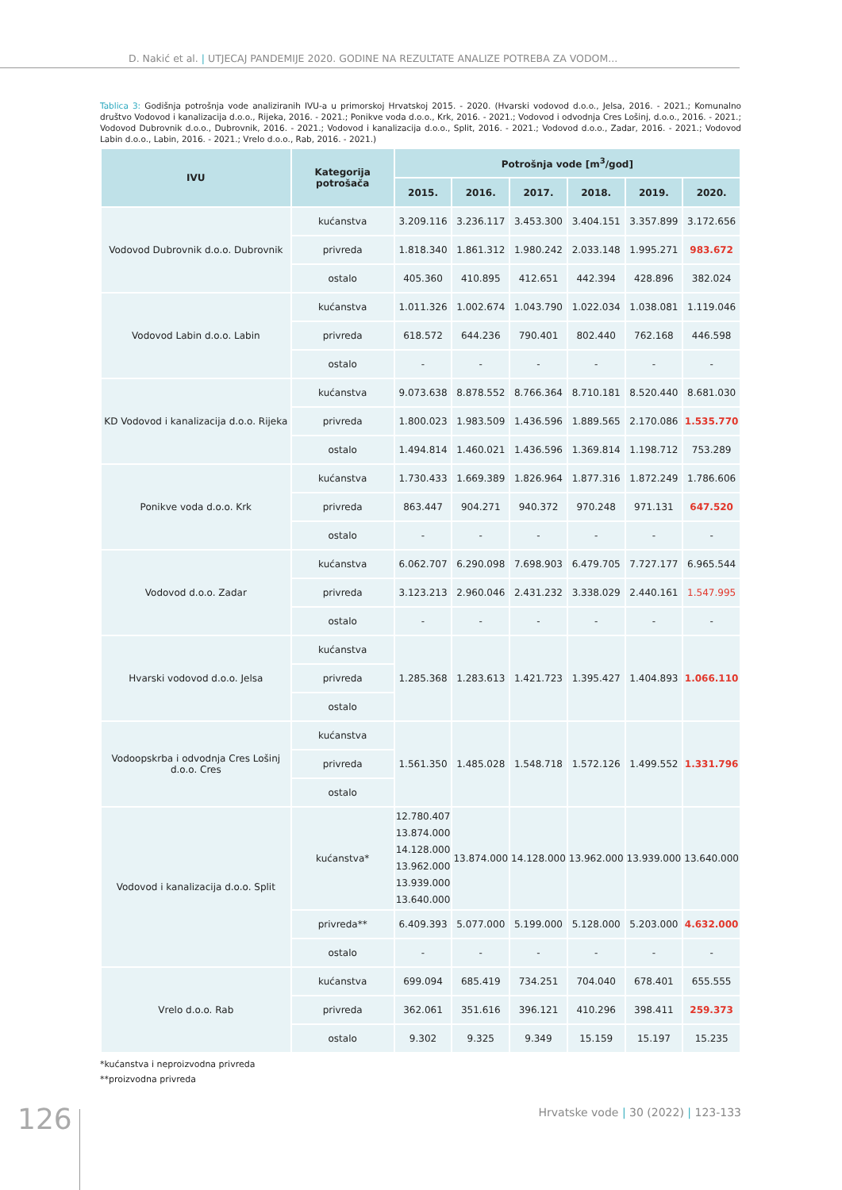D. Nakić et al. | UTJECAJ PANDEMIJE 2020. GODINE NA REZULTATE ANALIZE POTREBA ZA VODOM...
Tablica 3: Godišnja potrošnja vode analiziranih IVU-a u primorskoj Hrvatskoj 2015. - 2020. (Hvarski vodovod d.o.o., Jelsa, 2016. - 2021.; Komunalno društvo Vodovod i kanalizacija d.o.o., Rijeka, 2016. - 2021.; Ponikve voda d.o.o., Krk, 2016. - 2021.; Vodovod i odvodnja Cres Lošinj, d.o.o., 2016. - 2021.; Vodovod Dubrovnik d.o.o., Dubrovnik, 2016. - 2021.; Vodovod i kanalizacija d.o.o., Split, 2016. - 2021.; Vodovod d.o.o., Zadar, 2016. - 2021.; Vodovod Labin d.o.o., Labin, 2016. - 2021.; Vrelo d.o.o., Rab, 2016. - 2021.)
| IVU | Kategorija potrošača | Potrošnja vode [m<sup>3</sup>/god] | | | | | |
| --- | --- | --- | --- | --- | --- | --- | --- |
| | | 2015. | 2016. | 2017. | 2018. | 2019. | 2020. |
| Vodovod Dubrovnik d.o.o. Dubrovnik | kućanstva | 3.209.116 | 3.236.117 | 3.453.300 | 3.404.151 | 3.357.899 | 3.172.656 |
| | privreda | 1.818.340 | 1.861.312 | 1.980.242 | 2.033.148 | 1.995.271 | 983.672 |
| | ostalo | 405.360 | 410.895 | 412.651 | 442.394 | 428.896 | 382.024 |
| Vodovod Labin d.o.o. Labin | kućanstva | 1.011.326 | 1.002.674 | 1.043.790 | 1.022.034 | 1.038.081 | 1.119.046 |
| | privreda | 618.572 | 644.236 | 790.401 | 802.440 | 762.168 | 446.598 |
| | ostalo | - | - | - | - | - | - |
| KD Vodovod i kanalizacija d.o.o. Rijeka | kućanstva | 9.073.638 | 8.878.552 | 8.766.364 | 8.710.181 | 8.520.440 | 8.681.030 |
| | privreda | 1.800.023 | 1.983.509 | 1.436.596 | 1.889.565 | 2.170.086 | 1.535.770 |
| | ostalo | 1.494.814 | 1.460.021 | 1.436.596 | 1.369.814 | 1.198.712 | 753.289 |
| Ponikve voda d.o.o. Krk | kućanstva | 1.730.433 | 1.669.389 | 1.826.964 | 1.877.316 | 1.872.249 | 1.786.606 |
| | privreda | 863.447 | 904.271 | 940.372 | 970.248 | 971.131 | 647.520 |
| | ostalo | - | - | - | - | - | - |
| Vodovod d.o.o. Zadar | kućanstva | 6.062.707 | 6.290.098 | 7.698.903 | 6.479.705 | 7.727.177 | 6.965.544 |
| | privreda | 3.123.213 | 2.960.046 | 2.431.232 | 3.338.029 | 2.440.161 | 1.547.995 |
| | ostalo | - | - | - | - | - | - |
| Hvarski vodovod d.o.o. Jelsa | kućanstva | 1.285.368 | 1.283.613 | 1.421.723 | 1.395.427 | 1.404.893 | 1.066.110 |
| | privreda | | | | | | |
| | ostalo | | | | | | |
| Vodoopskrba i odvodnja Cres Lošinj d.o.o. Cres | kućanstva | 1.561.350 | 1.485.028 | 1.548.718 | 1.572.126 | 1.499.552 | 1.331.796 |
| | privreda | | | | | | |
| | ostalo | | | | | | |
| Vodovod i kanalizacija d.o.o. Split | kućanstva* | 12.780.407 13.874.000 14.128.000 13.962.000 13.939.000 13.640.000 | 13.874.000 | 14.128.000 | 13.962.000 | 13.939.000 | 13.640.000 |
| | privreda** | 6.409.393 | 5.077.000 | 5.199.000 | 5.128.000 | 5.203.000 | 4.632.000 |
| | ostalo | - | - | - | - | - | - |
| Vrelo d.o.o. Rab | kućanstva | 699.094 | 685.419 | 734.251 | 704.040 | 678.401 | 655.555 |
| | privreda | 362.061 | 351.616 | 396.121 | 410.296 | 398.411 | 259.373 |
| | ostalo | 9.302 | 9.325 | 9.349 | 15.159 | 15.197 | 15.235 |
*kućanstva i neproizvodna privreda
**proizvodna privreda
126
Hrvatske vode | 30 (2022) | 123-133